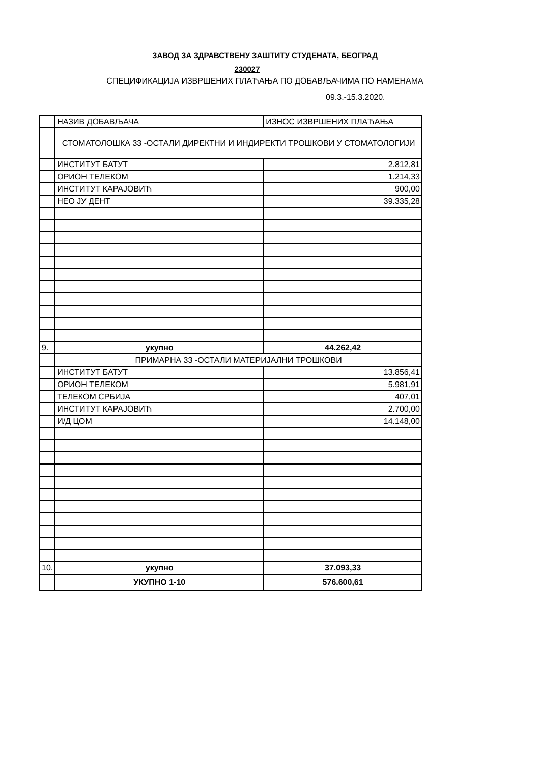ЗАВОД ЗА ЗДРАВСТВЕНУ ЗАШТИТУ СТУДЕНАТА, БЕОГРАД
230027
СПЕЦИФИКАЦИЈА ИЗВРШЕНИХ ПЛАЋАЊА ПО ДОБАВЉАЧИМА ПО НАМЕНАМА
09.3.-15.3.2020.
| | НАЗИВ ДОБАВЉАЧА | ИЗНОС ИЗВРШЕНИХ ПЛАЋАЊА |
| | СТОМАТОЛОШКА 33 -ОСТАЛИ ДИРЕКТНИ И ИНДИРЕКТИ ТРОШКОВИ У СТОМАТОЛОГИЈИ | |
| | ИНСТИТУТ БАТУТ | 2.812,81 |
| | ОРИОН ТЕЛЕКОМ | 1.214,33 |
| | ИНСТИТУТ КАРАЈОВИЋ | 900,00 |
| | НЕО ЈУ ДЕНТ | 39.335,28 |
| 9. | укупно | 44.262,42 |
| | ПРИМАРНА 33 -ОСТАЛИ МАТЕРИЈАЛНИ ТРОШКОВИ | |
| | ИНСТИТУТ БАТУТ | 13.856,41 |
| | ОРИОН ТЕЛЕКОМ | 5.981,91 |
| | ТЕЛЕКОМ СРБИЈА | 407,01 |
| | ИНСТИТУТ КАРАЈОВИЋ | 2.700,00 |
| | И/Д ЦОМ | 14.148,00 |
| 10. | укупно | 37.093,33 |
| | УКУПНО 1-10 | 576.600,61 |